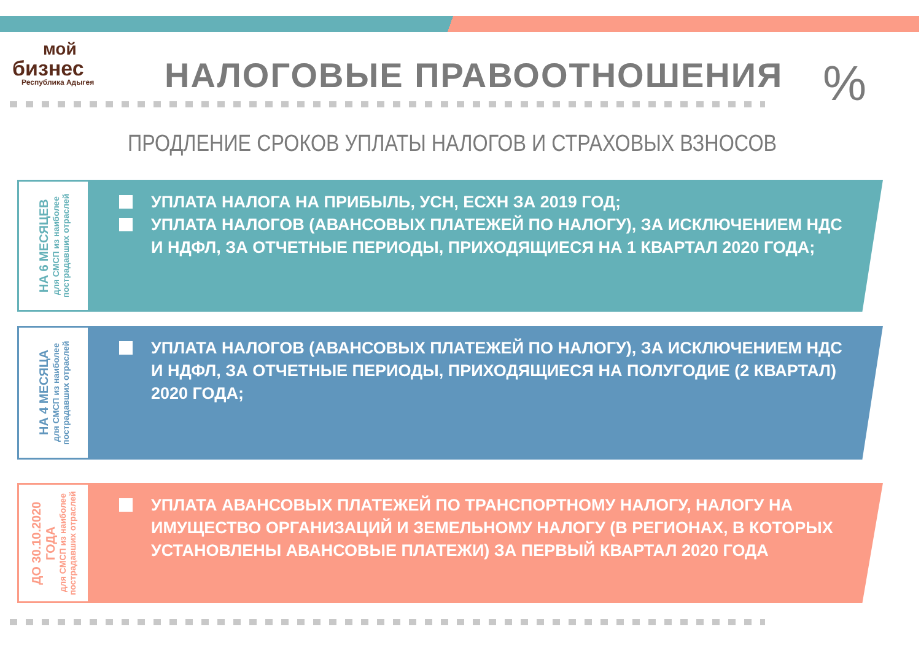мой
бизнес
Республика Адыгея
НАЛОГОВЫЕ ПРАВООТНОШЕНИЯ %
ПРОДЛЕНИЕ СРОКОВ УПЛАТЫ НАЛОГОВ И СТРАХОВЫХ ВЗНОСОВ
НА 6 МЕСЯЦЕВ
для СМСП из наиболее пострадавших отраслей
УПЛАТА НАЛОГА НА ПРИБЫЛЬ, УСН, ЕСХН ЗА 2019 ГОД;
УПЛАТА НАЛОГОВ (АВАНСОВЫХ ПЛАТЕЖЕЙ ПО НАЛОГУ), ЗА ИСКЛЮЧЕНИЕМ НДС И НДФЛ, ЗА ОТЧЕТНЫЕ ПЕРИОДЫ, ПРИХОДЯЩИЕСЯ НА 1 КВАРТАЛ 2020 ГОДА;
НА 4 МЕСЯЦА
для СМСП из наиболее пострадавших отраслей
УПЛАТА НАЛОГОВ (АВАНСОВЫХ ПЛАТЕЖЕЙ ПО НАЛОГУ), ЗА ИСКЛЮЧЕНИЕМ НДС И НДФЛ, ЗА ОТЧЕТНЫЕ ПЕРИОДЫ, ПРИХОДЯЩИЕСЯ НА ПОЛУГОДИЕ (2 КВАРТАЛ) 2020 ГОДА;
ДО 30.10.2020 ГОДА
для СМСП из наиболее пострадавших отраслей
УПЛАТА АВАНСОВЫХ ПЛАТЕЖЕЙ ПО ТРАНСПОРТНОМУ НАЛОГУ, НАЛОГУ НА ИМУЩЕСТВО ОРГАНИЗАЦИЙ И ЗЕМЕЛЬНОМУ НАЛОГУ (В РЕГИОНАХ, В КОТОРЫХ УСТАНОВЛЕНЫ АВАНСОВЫЕ ПЛАТЕЖИ) ЗА ПЕРВЫЙ КВАРТАЛ 2020 ГОДА